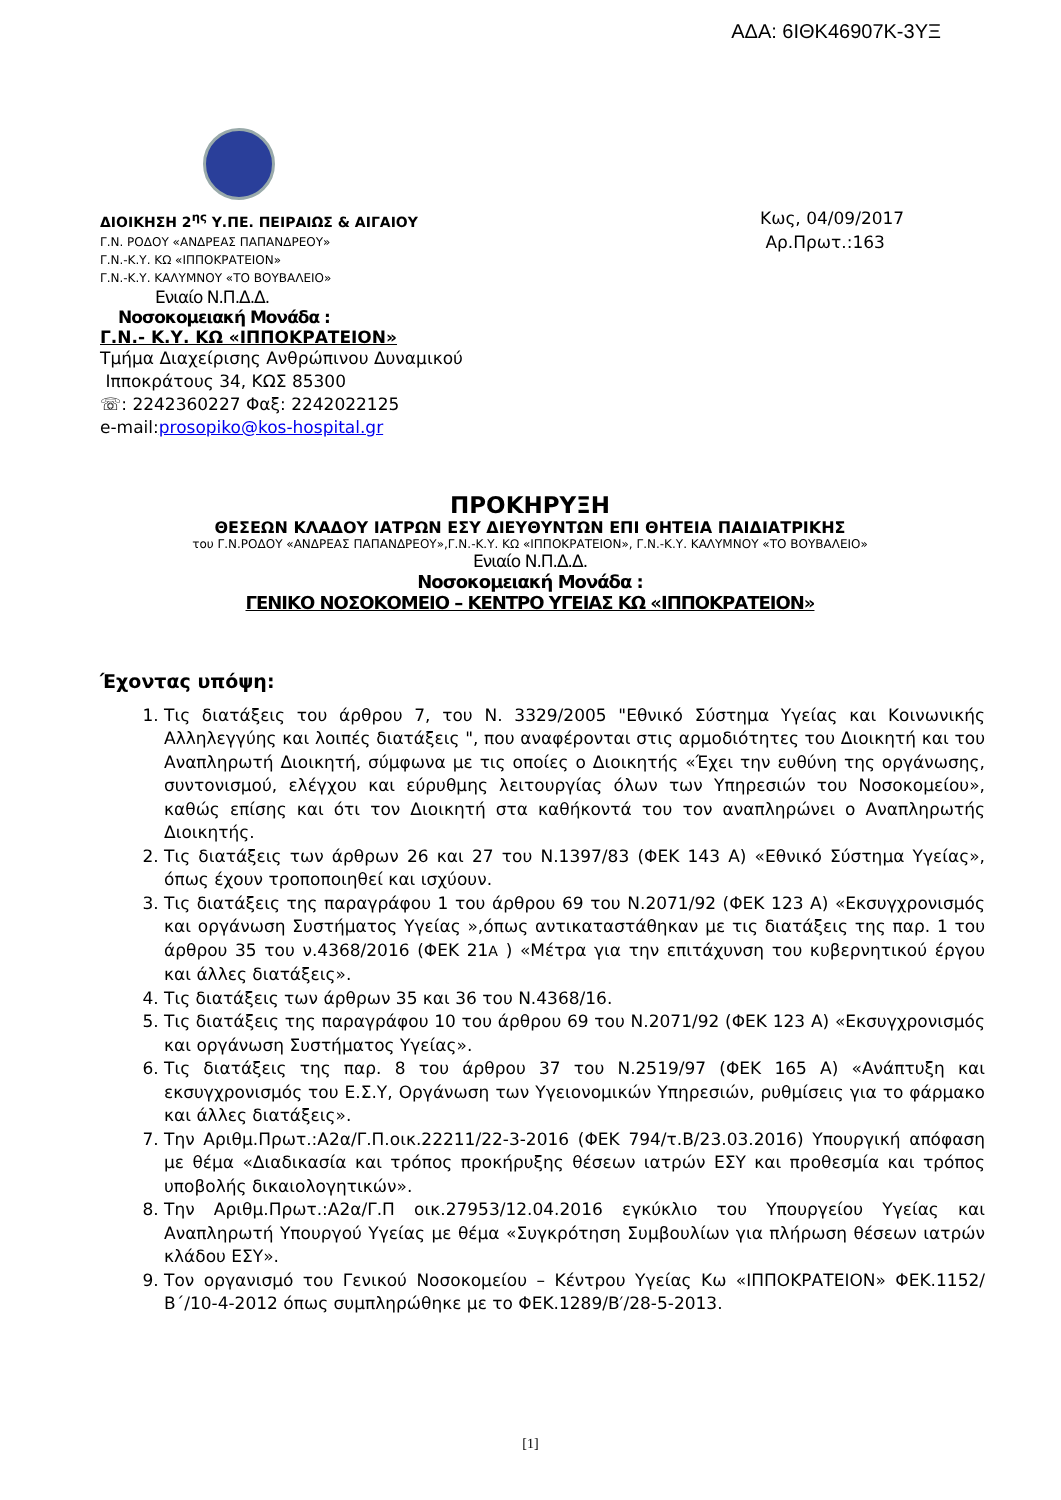ΑΔΑ: 6ΙΘΚ46907Κ-3ΥΞ
ΔΙΟΙΚΗΣΗ 2<sup>ης</sup> Υ.ΠΕ. ΠΕΙΡΑΙΩΣ & ΑΙΓΑΙΟΥ
Γ.Ν. ΡΟΔΟΥ «ΑΝΔΡΕΑΣ ΠΑΠΑΝΔΡΕΟΥ»
Γ.Ν.-Κ.Υ. ΚΩ «ΙΠΠΟΚΡΑΤΕΙΟΝ»
Γ.Ν.-Κ.Υ. ΚΑΛΥΜΝΟΥ «ΤΟ ΒΟΥΒΑΛΕΙΟ»
Ενιαίο Ν.Π.Δ.Δ.
Νοσοκομειακή Μονάδα :
Γ.Ν.- Κ.Υ. ΚΩ «ΙΠΠΟΚΡΑΤΕΙΟΝ»
Τμήμα Διαχείρισης Ανθρώπινου Δυναμικού
Ιπποκράτους 34, ΚΩΣ 85300
☏: 2242360227 Φαξ: 2242022125
e-mail:prosopiko@kos-hospital.gr
Κως, 04/09/2017
Αρ.Πρωτ.:163
ΠΡΟΚΗΡΥΞΗ
ΘΕΣΕΩΝ ΚΛΑΔΟΥ ΙΑΤΡΩΝ ΕΣΥ ΔΙΕΥΘΥΝΤΩΝ ΕΠΙ ΘΗΤΕΙΑ ΠΑΙΔΙΑΤΡΙΚΗΣ
του Γ.Ν.ΡΟΔΟΥ «ΑΝΔΡΕΑΣ ΠΑΠΑΝΔΡΕΟΥ»,Γ.Ν.-Κ.Υ. ΚΩ «ΙΠΠΟΚΡΑΤΕΙΟΝ», Γ.Ν.-Κ.Υ. ΚΑΛΥΜΝΟΥ «ΤΟ ΒΟΥΒΑΛΕΙΟ»
Ενιαίο Ν.Π.Δ.Δ.
Νοσοκομειακή Μονάδα :
ΓΕΝΙΚΟ ΝΟΣΟΚΟΜΕΙΟ – ΚΕΝΤΡΟ ΥΓΕΙΑΣ ΚΩ «ΙΠΠΟΚΡΑΤΕΙΟΝ»
Έχοντας υπόψη:
1. Τις διατάξεις του άρθρου 7, του Ν. 3329/2005 "Εθνικό Σύστημα Υγείας και Κοινωνικής Αλληλεγγύης και λοιπές διατάξεις ", που αναφέρονται στις αρμοδιότητες του Διοικητή και του Αναπληρωτή Διοικητή, σύμφωνα με τις οποίες ο Διοικητής «Έχει την ευθύνη της οργάνωσης, συντονισμού, ελέγχου και εύρυθμης λειτουργίας όλων των Υπηρεσιών του Νοσοκομείου», καθώς επίσης και ότι τον Διοικητή στα καθήκοντά του τον αναπληρώνει ο Αναπληρωτής Διοικητής.
2. Τις διατάξεις των άρθρων 26 και 27 του Ν.1397/83 (ΦΕΚ 143 Α) «Εθνικό Σύστημα Υγείας», όπως έχουν τροποποιηθεί και ισχύουν.
3. Τις διατάξεις της παραγράφου 1 του άρθρου 69 του Ν.2071/92 (ΦΕΚ 123 Α) «Εκσυγχρονισμός και οργάνωση Συστήματος Υγείας »,όπως αντικαταστάθηκαν με τις διατάξεις της παρ. 1 του άρθρου 35 του ν.4368/2016 (ΦΕΚ 21Α ) «Μέτρα για την επιτάχυνση του κυβερνητικού έργου και άλλες διατάξεις».
4. Τις διατάξεις των άρθρων 35 και 36 του Ν.4368/16.
5. Τις διατάξεις της παραγράφου 10 του άρθρου 69 του Ν.2071/92 (ΦΕΚ 123 Α) «Εκσυγχρονισμός και οργάνωση Συστήματος Υγείας».
6. Τις διατάξεις της παρ. 8 του άρθρου 37 του Ν.2519/97 (ΦΕΚ 165 Α) «Ανάπτυξη και εκσυγχρονισμός του Ε.Σ.Υ, Οργάνωση των Υγειονομικών Υπηρεσιών, ρυθμίσεις για το φάρμακο και άλλες διατάξεις».
7. Την Αριθμ.Πρωτ.:Α2α/Γ.Π.οικ.22211/22-3-2016 (ΦΕΚ 794/τ.Β/23.03.2016) Υπουργική απόφαση με θέμα «Διαδικασία και τρόπος προκήρυξης θέσεων ιατρών ΕΣΥ και προθεσμία και τρόπος υποβολής δικαιολογητικών».
8. Την Αριθμ.Πρωτ.:Α2α/Γ.Π οικ.27953/12.04.2016 εγκύκλιο του Υπουργείου Υγείας και Αναπληρωτή Υπουργού Υγείας με θέμα «Συγκρότηση Συμβουλίων για πλήρωση θέσεων ιατρών κλάδου ΕΣΥ».
9. Τον οργανισμό του Γενικού Νοσοκομείου – Κέντρου Υγείας Κω «ΙΠΠΟΚΡΑΤΕΙΟΝ» ΦΕΚ.1152/Β΄/10-4-2012 όπως συμπληρώθηκε με το ΦΕΚ.1289/Β′/28-5-2013.
[1]